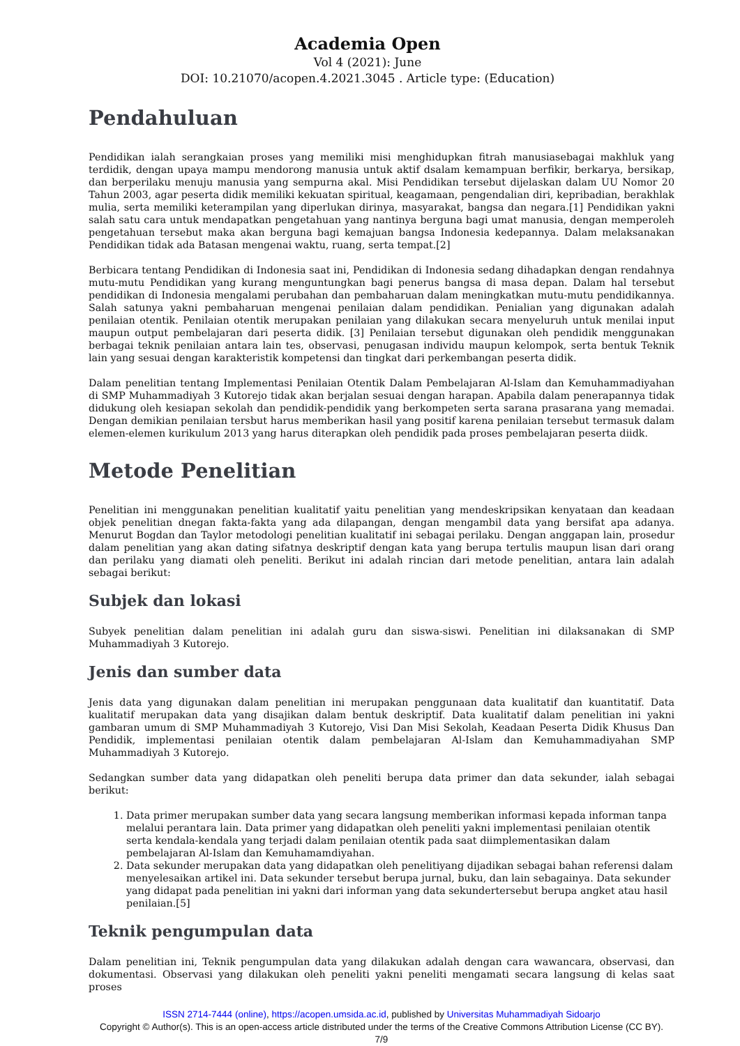Academia Open
Vol 4 (2021): June
DOI: 10.21070/acopen.4.2021.3045 . Article type: (Education)
Pendahuluan
Pendidikan ialah serangkaian proses yang memiliki misi menghidupkan fitrah manusiasebagai makhluk yang terdidik, dengan upaya mampu mendorong manusia untuk aktif dsalam kemampuan berfikir, berkarya, bersikap, dan berperilaku menuju manusia yang sempurna akal. Misi Pendidikan tersebut dijelaskan dalam UU Nomor 20 Tahun 2003, agar peserta didik memiliki kekuatan spiritual, keagamaan, pengendalian diri, kepribadian, berakhlak mulia, serta memiliki keterampilan yang diperlukan dirinya, masyarakat, bangsa dan negara.[1] Pendidikan yakni salah satu cara untuk mendapatkan pengetahuan yang nantinya berguna bagi umat manusia, dengan memperoleh pengetahuan tersebut maka akan berguna bagi kemajuan bangsa Indonesia kedepannya. Dalam melaksanakan Pendidikan tidak ada Batasan mengenai waktu, ruang, serta tempat.[2]
Berbicara tentang Pendidikan di Indonesia saat ini, Pendidikan di Indonesia sedang dihadapkan dengan rendahnya mutu-mutu Pendidikan yang kurang menguntungkan bagi penerus bangsa di masa depan. Dalam hal tersebut pendidikan di Indonesia mengalami perubahan dan pembaharuan dalam meningkatkan mutu-mutu pendidikannya. Salah satunya yakni pembaharuan mengenai penilaian dalam pendidikan. Penialian yang digunakan adalah penilaian otentik. Penilaian otentik merupakan penilaian yang dilakukan secara menyeluruh untuk menilai input maupun output pembelajaran dari peserta didik. [3] Penilaian tersebut digunakan oleh pendidik menggunakan berbagai teknik penilaian antara lain tes, observasi, penugasan individu maupun kelompok, serta bentuk Teknik lain yang sesuai dengan karakteristik kompetensi dan tingkat dari perkembangan peserta didik.
Dalam penelitian tentang Implementasi Penilaian Otentik Dalam Pembelajaran Al-Islam dan Kemuhammadiyahan di SMP Muhammadiyah 3 Kutorejo tidak akan berjalan sesuai dengan harapan. Apabila dalam penerapannya tidak didukung oleh kesiapan sekolah dan pendidik-pendidik yang berkompeten serta sarana prasarana yang memadai. Dengan demikian penilaian tersbut harus memberikan hasil yang positif karena penilaian tersebut termasuk dalam elemen-elemen kurikulum 2013 yang harus diterapkan oleh pendidik pada proses pembelajaran peserta diidk.
Metode Penelitian
Penelitian ini menggunakan penelitian kualitatif yaitu penelitian yang mendeskripsikan kenyataan dan keadaan objek penelitian dnegan fakta-fakta yang ada dilapangan, dengan mengambil data yang bersifat apa adanya. Menurut Bogdan dan Taylor metodologi penelitian kualitatif ini sebagai perilaku. Dengan anggapan lain, prosedur dalam penelitian yang akan dating sifatnya deskriptif dengan kata yang berupa tertulis maupun lisan dari orang dan perilaku yang diamati oleh peneliti. Berikut ini adalah rincian dari metode penelitian, antara lain adalah sebagai berikut:
Subjek dan lokasi
Subyek penelitian dalam penelitian ini adalah guru dan siswa-siswi. Penelitian ini dilaksanakan di SMP Muhammadiyah 3 Kutorejo.
Jenis dan sumber data
Jenis data yang digunakan dalam penelitian ini merupakan penggunaan data kualitatif dan kuantitatif. Data kualitatif merupakan data yang disajikan dalam bentuk deskriptif. Data kualitatif dalam penelitian ini yakni gambaran umum di SMP Muhammadiyah 3 Kutorejo, Visi Dan Misi Sekolah, Keadaan Peserta Didik Khusus Dan Pendidik, implementasi penilaian otentik dalam pembelajaran Al-Islam dan Kemuhammadiyahan SMP Muhammadiyah 3 Kutorejo.
Sedangkan sumber data yang didapatkan oleh peneliti berupa data primer dan data sekunder, ialah sebagai berikut:
1. Data primer merupakan sumber data yang secara langsung memberikan informasi kepada informan tanpa melalui perantara lain. Data primer yang didapatkan oleh peneliti yakni implementasi penilaian otentik serta kendala-kendala yang terjadi dalam penilaian otentik pada saat diimplementasikan dalam pembelajaran Al-Islam dan Kemuhamamdiyahan.
2. Data sekunder merupakan data yang didapatkan oleh penelitiyang dijadikan sebagai bahan referensi dalam menyelesaikan artikel ini. Data sekunder tersebut berupa jurnal, buku, dan lain sebagainya. Data sekunder yang didapat pada penelitian ini yakni dari informan yang data sekundertersebut berupa angket atau hasil penilaian.[5]
Teknik pengumpulan data
Dalam penelitian ini, Teknik pengumpulan data yang dilakukan adalah dengan cara wawancara, observasi, dan dokumentasi. Observasi yang dilakukan oleh peneliti yakni peneliti mengamati secara langsung di kelas saat proses
ISSN 2714-7444 (online), https://acopen.umsida.ac.id, published by Universitas Muhammadiyah Sidoarjo
Copyright © Author(s). This is an open-access article distributed under the terms of the Creative Commons Attribution License (CC BY).
7/9